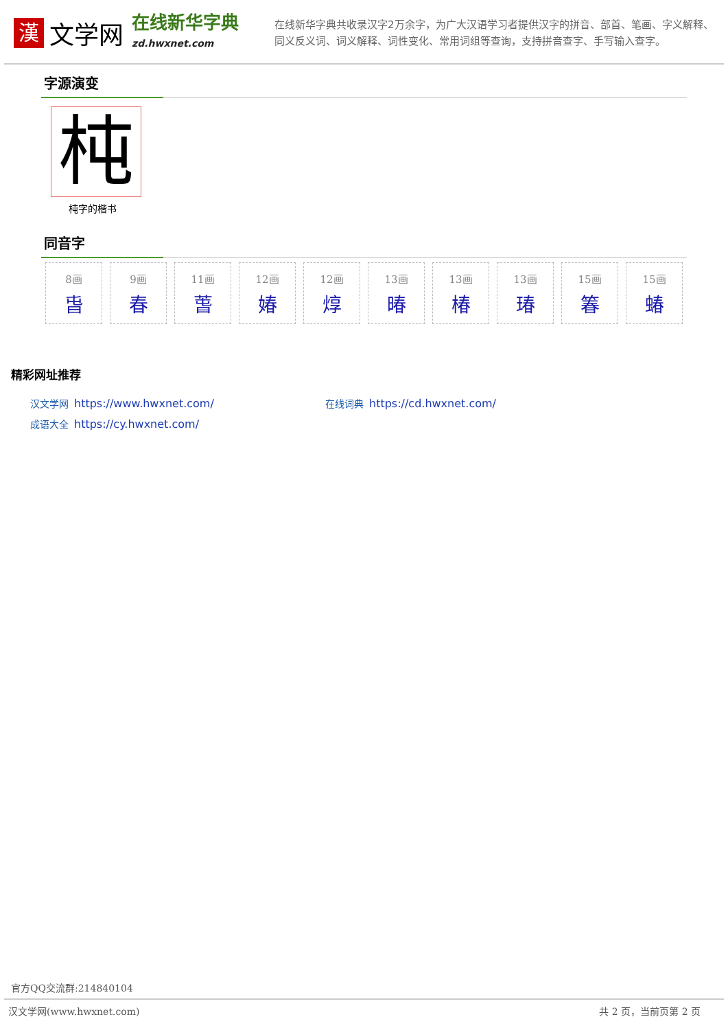漢
文学网
在线新华字典
zd.hwxnet.com
在线新华字典共收录汉字2万余字，为广大汉语学习者提供汉字的拼音、部首、笔画、字义解释、同义反义词、词义解释、词性变化、常用词组等查询，支持拼音查字、手写输入查字。
字源演变
杶
杶字的楷书
同音字
8画
旾
9画
春
11画
萅
12画
媋
12画
焞
13画
暙
13画
椿
13画
瑃
15画
箺
15画
蝽
精彩网址推荐
汉文学网 https://www.hwxnet.com/
在线词典 https://cd.hwxnet.com/
成语大全 https://cy.hwxnet.com/
官方QQ交流群:214840104
汉文学网(www.hwxnet.com) 共 2 页，当前页第 2 页